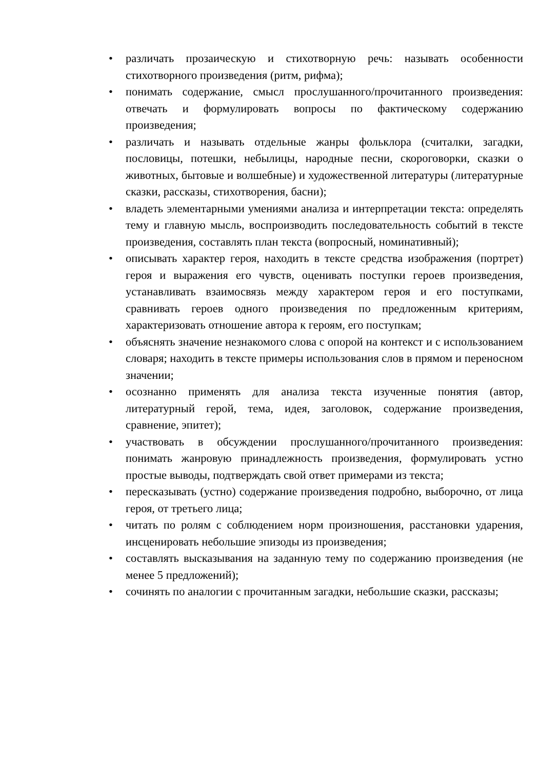• различать прозаическую и стихотворную речь: называть особенности стихотворного произведения (ритм, рифма);
• понимать содержание, смысл прослушанного/прочитанного произведения: отвечать и формулировать вопросы по фактическому содержанию произведения;
• различать и называть отдельные жанры фольклора (считалки, загадки, пословицы, потешки, небылицы, народные песни, скороговорки, сказки о животных, бытовые и волшебные) и художественной литературы (литературные сказки, рассказы, стихотворения, басни);
• владеть элементарными умениями анализа и интерпретации текста: определять тему и главную мысль, воспроизводить последовательность событий в тексте произведения, составлять план текста (вопросный, номинативный);
• описывать характер героя, находить в тексте средства изображения (портрет) героя и выражения его чувств, оценивать поступки героев произведения, устанавливать взаимосвязь между характером героя и его поступками, сравнивать героев одного произведения по предложенным критериям, характеризовать отношение автора к героям, его поступкам;
• объяснять значение незнакомого слова с опорой на контекст и с использованием словаря; находить в тексте примеры использования слов в прямом и переносном значении;
• осознанно применять для анализа текста изученные понятия (автор, литературный герой, тема, идея, заголовок, содержание произведения, сравнение, эпитет);
• участвовать в обсуждении прослушанного/прочитанного произведения: понимать жанровую принадлежность произведения, формулировать устно простые выводы, подтверждать свой ответ примерами из текста;
• пересказывать (устно) содержание произведения подробно, выборочно, от лица героя, от третьего лица;
• читать по ролям с соблюдением норм произношения, расстановки ударения, инсценировать небольшие эпизоды из произведения;
• составлять высказывания на заданную тему по содержанию произведения (не менее 5 предложений);
• сочинять по аналогии с прочитанным загадки, небольшие сказки, рассказы;